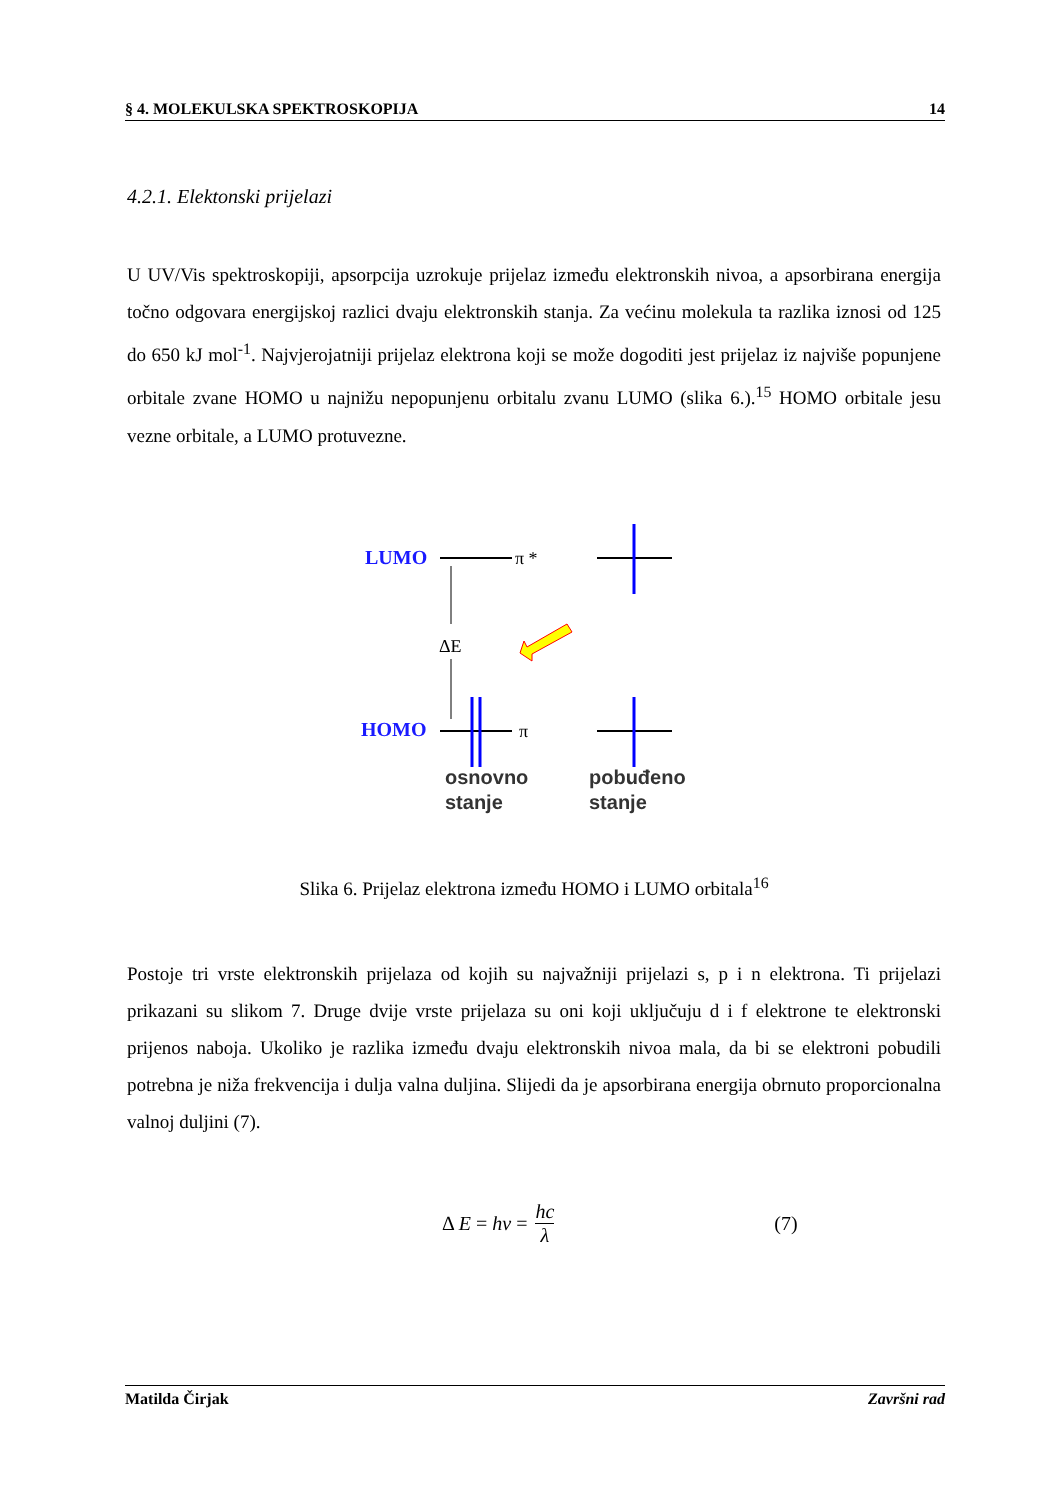§ 4. MOLEKULSKA SPEKTROSKOPIJA 14
4.2.1. Elektonski prijelazi
U UV/Vis spektroskopiji, apsorpcija uzrokuje prijelaz između elektronskih nivoa, a apsorbirana energija točno odgovara energijskoj razlici dvaju elektronskih stanja. Za većinu molekula ta razlika iznosi od 125 do 650 kJ mol<sup>-1</sup>. Najvjerojatniji prijelaz elektrona koji se može dogoditi jest prijelaz iz najviše popunjene orbitale zvane HOMO u najnižu nepopunjenu orbitalu zvanu LUMO (slika 6.).<sup>15</sup> HOMO orbitale jesu vezne orbitale, a LUMO protuvezne.
LUMO
HOMO
π *
π
ΔE
osnovno
stanje
pobuđeno
stanje
Slika 6. Prijelaz elektrona između HOMO i LUMO orbitala<sup>16</sup>
Postoje tri vrste elektronskih prijelaza od kojih su najvažniji prijelazi s, p i n elektrona. Ti prijelazi prikazani su slikom 7. Druge dvije vrste prijelaza su oni koji uključuju d i f elektrone te elektronski prijenos naboja. Ukoliko je razlika između dvaju elektronskih nivoa mala, da bi se elektroni pobudili potrebna je niža frekvencija i dulja valna duljina. Slijedi da je apsorbirana energija obrnuto proporcionalna valnoj duljini (7).
Δ E = hv = hc λ (7)
Matilda Čirjak Završni rad